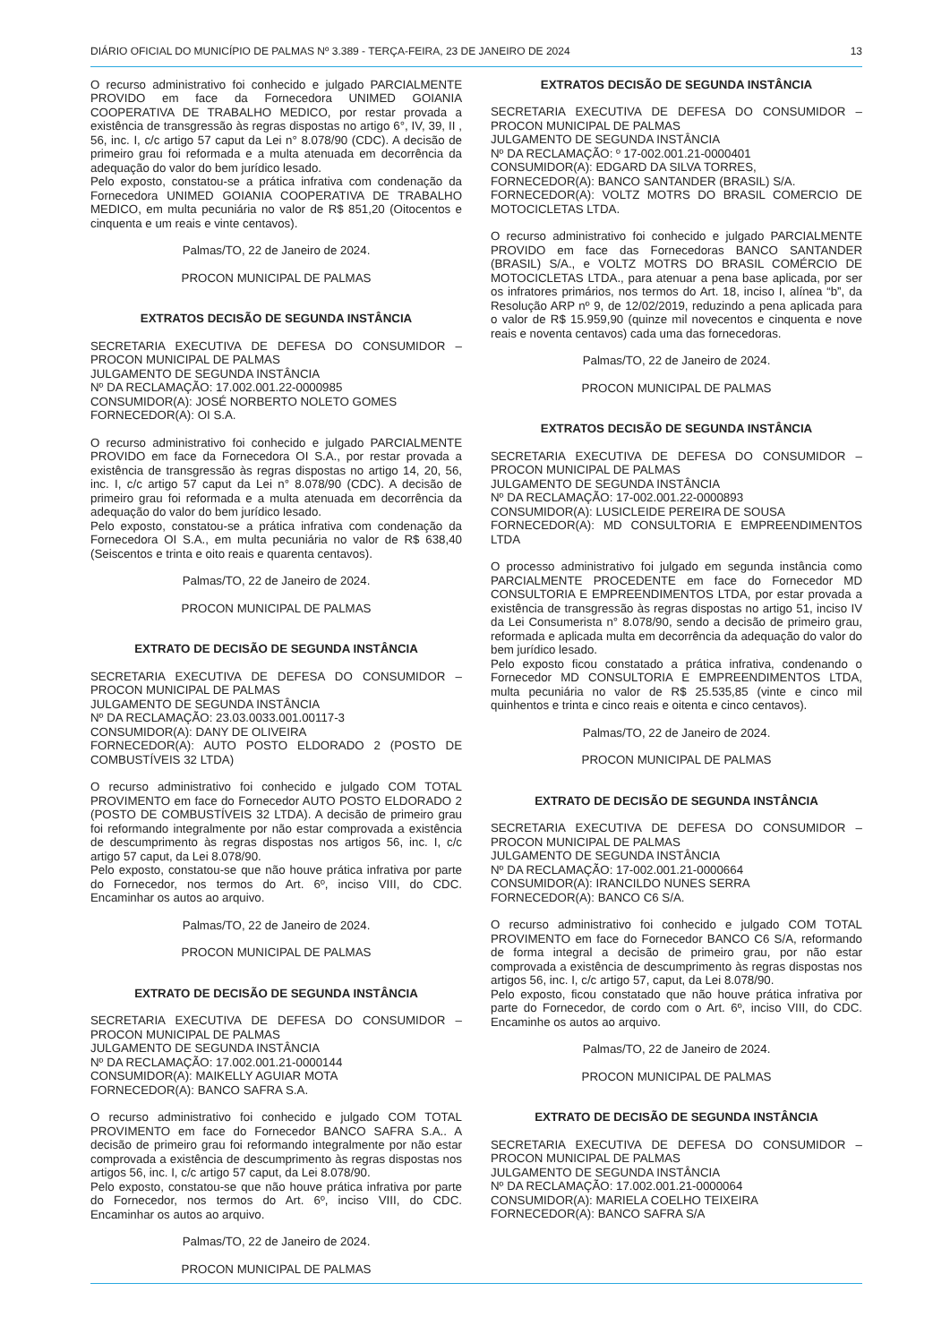DIÁRIO OFICIAL DO MUNICÍPIO DE PALMAS Nº 3.389 - TERÇA-FEIRA, 23 DE JANEIRO DE 2024 13
O recurso administrativo foi conhecido e julgado PARCIALMENTE PROVIDO em face da Fornecedora UNIMED GOIANIA COOPERATIVA DE TRABALHO MEDICO, por restar provada a existência de transgressão às regras dispostas no artigo 6°, IV, 39, II , 56, inc. I, c/c artigo 57 caput da Lei n° 8.078/90 (CDC). A decisão de primeiro grau foi reformada e a multa atenuada em decorrência da adequação do valor do bem jurídico lesado.
Pelo exposto, constatou-se a prática infrativa com condenação da Fornecedora UNIMED GOIANIA COOPERATIVA DE TRABALHO MEDICO, em multa pecuniária no valor de R$ 851,20 (Oitocentos e cinquenta e um reais e vinte centavos).
Palmas/TO, 22 de Janeiro de 2024.
PROCON MUNICIPAL DE PALMAS
EXTRATOS DECISÃO DE SEGUNDA INSTÂNCIA
SECRETARIA EXECUTIVA DE DEFESA DO CONSUMIDOR – PROCON MUNICIPAL DE PALMAS
JULGAMENTO DE SEGUNDA INSTÂNCIA
Nº DA RECLAMAÇÃO: 17.002.001.22-0000985
CONSUMIDOR(A): JOSÉ NORBERTO NOLETO GOMES
FORNECEDOR(A): OI S.A.
O recurso administrativo foi conhecido e julgado PARCIALMENTE PROVIDO em face da Fornecedora OI S.A., por restar provada a existência de transgressão às regras dispostas no artigo 14, 20, 56, inc. I, c/c artigo 57 caput da Lei n° 8.078/90 (CDC). A decisão de primeiro grau foi reformada e a multa atenuada em decorrência da adequação do valor do bem jurídico lesado.
Pelo exposto, constatou-se a prática infrativa com condenação da Fornecedora OI S.A., em multa pecuniária no valor de R$ 638,40 (Seiscentos e trinta e oito reais e quarenta centavos).
Palmas/TO, 22 de Janeiro de 2024.
PROCON MUNICIPAL DE PALMAS
EXTRATO DE DECISÃO DE SEGUNDA INSTÂNCIA
SECRETARIA EXECUTIVA DE DEFESA DO CONSUMIDOR – PROCON MUNICIPAL DE PALMAS
JULGAMENTO DE SEGUNDA INSTÂNCIA
Nº DA RECLAMAÇÃO: 23.03.0033.001.00117-3
CONSUMIDOR(A): DANY DE OLIVEIRA
FORNECEDOR(A): AUTO POSTO ELDORADO 2 (POSTO DE COMBUSTÍVEIS 32 LTDA)
O recurso administrativo foi conhecido e julgado COM TOTAL PROVIMENTO em face do Fornecedor AUTO POSTO ELDORADO 2 (POSTO DE COMBUSTÍVEIS 32 LTDA). A decisão de primeiro grau foi reformando integralmente por não estar comprovada a existência de descumprimento às regras dispostas nos artigos 56, inc. I, c/c artigo 57 caput, da Lei 8.078/90.
Pelo exposto, constatou-se que não houve prática infrativa por parte do Fornecedor, nos termos do Art. 6º, inciso VIII, do CDC. Encaminhar os autos ao arquivo.
Palmas/TO, 22 de Janeiro de 2024.
PROCON MUNICIPAL DE PALMAS
EXTRATO DE DECISÃO DE SEGUNDA INSTÂNCIA
SECRETARIA EXECUTIVA DE DEFESA DO CONSUMIDOR – PROCON MUNICIPAL DE PALMAS
JULGAMENTO DE SEGUNDA INSTÂNCIA
Nº DA RECLAMAÇÃO: 17.002.001.21-0000144
CONSUMIDOR(A): MAIKELLY AGUIAR MOTA
FORNECEDOR(A): BANCO SAFRA S.A.
O recurso administrativo foi conhecido e julgado COM TOTAL PROVIMENTO em face do Fornecedor BANCO SAFRA S.A.. A decisão de primeiro grau foi reformando integralmente por não estar comprovada a existência de descumprimento às regras dispostas nos artigos 56, inc. I, c/c artigo 57 caput, da Lei 8.078/90.
Pelo exposto, constatou-se que não houve prática infrativa por parte do Fornecedor, nos termos do Art. 6º, inciso VIII, do CDC. Encaminhar os autos ao arquivo.
Palmas/TO, 22 de Janeiro de 2024.
PROCON MUNICIPAL DE PALMAS
EXTRATOS DECISÃO DE SEGUNDA INSTÂNCIA
SECRETARIA EXECUTIVA DE DEFESA DO CONSUMIDOR – PROCON MUNICIPAL DE PALMAS
JULGAMENTO DE SEGUNDA INSTÂNCIA
Nº DA RECLAMAÇÃO: º 17-002.001.21-0000401
CONSUMIDOR(A): EDGARD DA SILVA TORRES,
FORNECEDOR(A): BANCO SANTANDER (BRASIL) S/A.
FORNECEDOR(A): VOLTZ MOTRS DO BRASIL COMERCIO DE MOTOCICLETAS LTDA.
O recurso administrativo foi conhecido e julgado PARCIALMENTE PROVIDO em face das Fornecedoras BANCO SANTANDER (BRASIL) S/A., e VOLTZ MOTRS DO BRASIL COMÉRCIO DE MOTOCICLETAS LTDA., para atenuar a pena base aplicada, por ser os infratores primários, nos termos do Art. 18, inciso I, alínea “b”, da Resolução ARP nº 9, de 12/02/2019, reduzindo a pena aplicada para o valor de R$ 15.959,90 (quinze mil novecentos e cinquenta e nove reais e noventa centavos) cada uma das fornecedoras.
Palmas/TO, 22 de Janeiro de 2024.
PROCON MUNICIPAL DE PALMAS
EXTRATOS DECISÃO DE SEGUNDA INSTÂNCIA
SECRETARIA EXECUTIVA DE DEFESA DO CONSUMIDOR – PROCON MUNICIPAL DE PALMAS
JULGAMENTO DE SEGUNDA INSTÂNCIA
Nº DA RECLAMAÇÃO: 17-002.001.22-0000893
CONSUMIDOR(A): LUSICLEIDE PEREIRA DE SOUSA
FORNECEDOR(A): MD CONSULTORIA E EMPREENDIMENTOS LTDA
O processo administrativo foi julgado em segunda instância como PARCIALMENTE PROCEDENTE em face do Fornecedor MD CONSULTORIA E EMPREENDIMENTOS LTDA, por estar provada a existência de transgressão às regras dispostas no artigo 51, inciso IV da Lei Consumerista n° 8.078/90, sendo a decisão de primeiro grau, reformada e aplicada multa em decorrência da adequação do valor do bem jurídico lesado.
Pelo exposto ficou constatado a prática infrativa, condenando o Fornecedor MD CONSULTORIA E EMPREENDIMENTOS LTDA, multa pecuniária no valor de R$ 25.535,85 (vinte e cinco mil quinhentos e trinta e cinco reais e oitenta e cinco centavos).
Palmas/TO, 22 de Janeiro de 2024.
PROCON MUNICIPAL DE PALMAS
EXTRATO DE DECISÃO DE SEGUNDA INSTÂNCIA
SECRETARIA EXECUTIVA DE DEFESA DO CONSUMIDOR – PROCON MUNICIPAL DE PALMAS
JULGAMENTO DE SEGUNDA INSTÂNCIA
Nº DA RECLAMAÇÃO: 17-002.001.21-0000664
CONSUMIDOR(A): IRANCILDO NUNES SERRA
FORNECEDOR(A): BANCO C6 S/A.
O recurso administrativo foi conhecido e julgado COM TOTAL PROVIMENTO em face do Fornecedor BANCO C6 S/A, reformando de forma integral a decisão de primeiro grau, por não estar comprovada a existência de descumprimento às regras dispostas nos artigos 56, inc. I, c/c artigo 57, caput, da Lei 8.078/90.
Pelo exposto, ficou constatado que não houve prática infrativa por parte do Fornecedor, de cordo com o Art. 6º, inciso VIII, do CDC. Encaminhe os autos ao arquivo.
Palmas/TO, 22 de Janeiro de 2024.
PROCON MUNICIPAL DE PALMAS
EXTRATO DE DECISÃO DE SEGUNDA INSTÂNCIA
SECRETARIA EXECUTIVA DE DEFESA DO CONSUMIDOR – PROCON MUNICIPAL DE PALMAS
JULGAMENTO DE SEGUNDA INSTÂNCIA
Nº DA RECLAMAÇÃO: 17.002.001.21-0000064
CONSUMIDOR(A): MARIELA COELHO TEIXEIRA
FORNECEDOR(A): BANCO SAFRA S/A